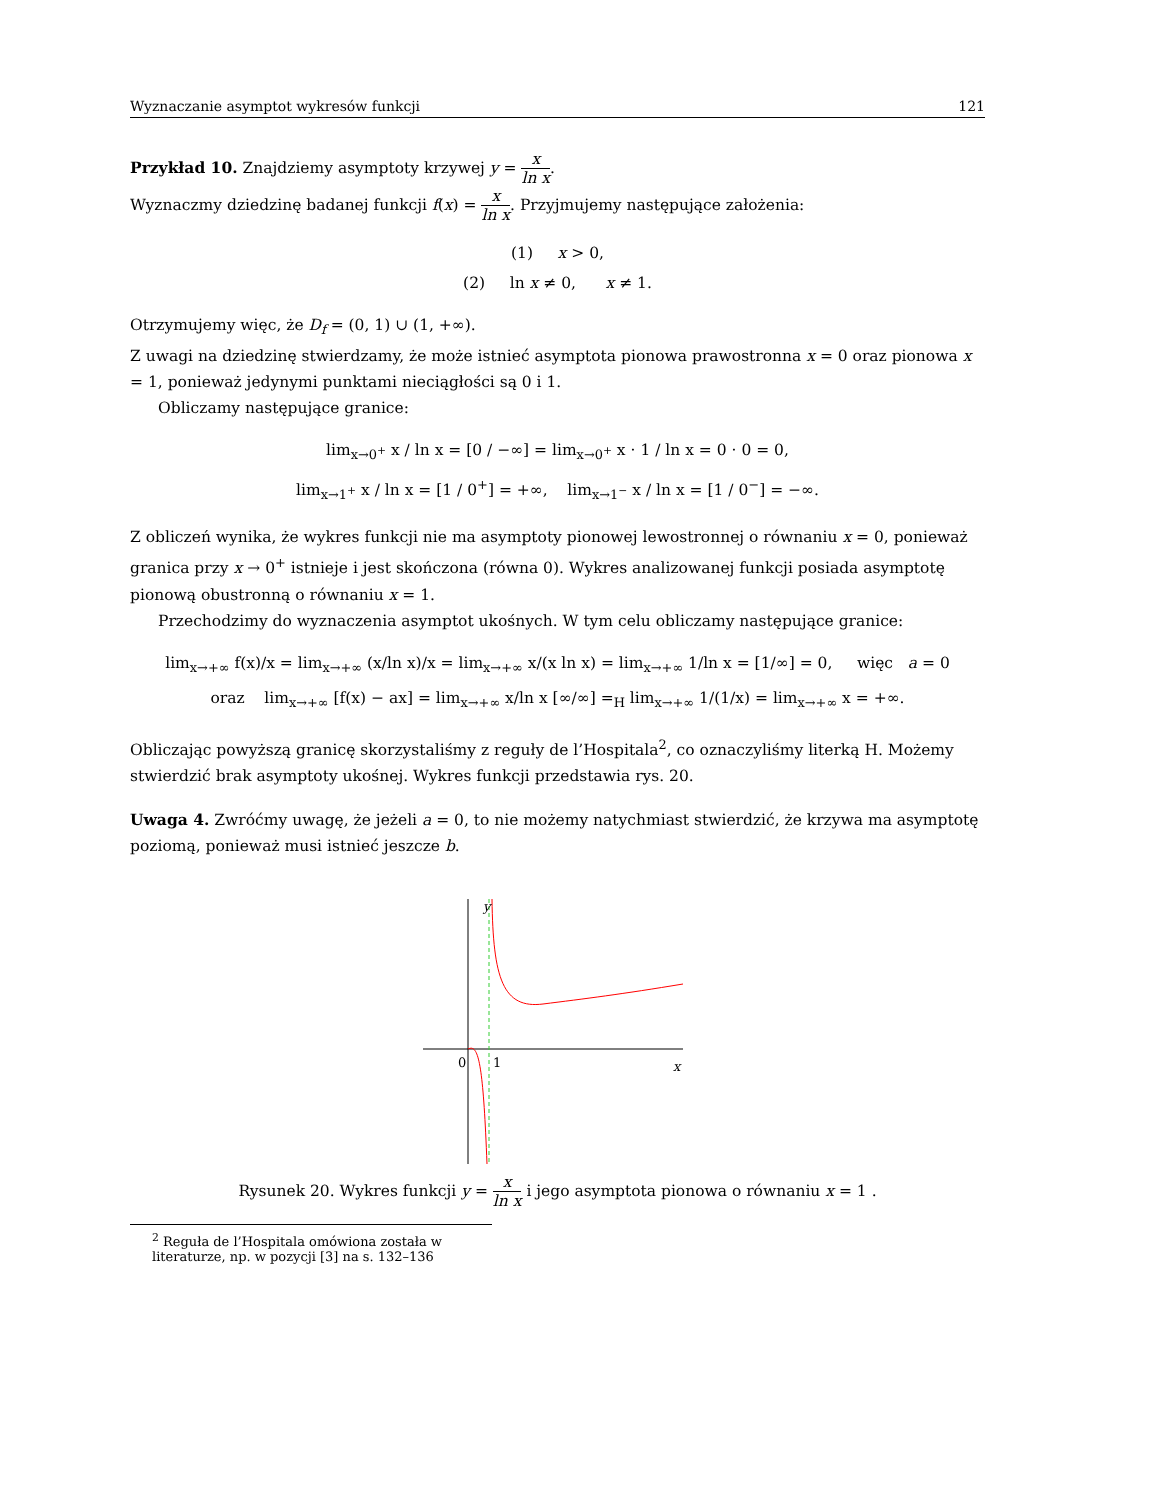Wyznaczanie asymptot wykresów funkcji 121
Przykład 10. Znajdziemy asymptoty krzywej y = x ln x.
Wyznaczmy dziedzinę badanej funkcji f(x) = x ln x. Przyjmujemy następujące założenia:
(1) x > 0,
(2) ln x ≠ 0, x ≠ 1.
Otrzymujemy więc, że D<sub>f</sub> = (0, 1) ∪ (1, +∞).
Z uwagi na dziedzinę stwierdzamy, że może istnieć asymptota pionowa prawostronna x = 0 oraz pionowa x = 1, ponieważ jedynymi punktami nieciągłości są 0 i 1.
Obliczamy następujące granice:
lim<sub>x→0<sup>+</sup></sub> x / ln x = [0 / −∞] = lim<sub>x→0<sup>+</sup></sub> x · 1 / ln x = 0 · 0 = 0,
lim<sub>x→1<sup>+</sup></sub> x / ln x = [1 / 0<sup>+</sup>] = +∞, lim<sub>x→1<sup>−</sup></sub> x / ln x = [1 / 0<sup>−</sup>] = −∞.
Z obliczeń wynika, że wykres funkcji nie ma asymptoty pionowej lewostronnej o równaniu x = 0, ponieważ granica przy x → 0<sup>+</sup> istnieje i jest skończona (równa 0). Wykres analizowanej funkcji posiada asymptotę pionową obustronną o równaniu x = 1.
Przechodzimy do wyznaczenia asymptot ukośnych. W tym celu obliczamy następujące granice:
lim<sub>x→+∞</sub> f(x)/x = lim<sub>x→+∞</sub> (x/ln x)/x = lim<sub>x→+∞</sub> x/(x ln x) = lim<sub>x→+∞</sub> 1/ln x = [1/∞] = 0, więc a = 0
oraz lim<sub>x→+∞</sub> [f(x) − ax] = lim<sub>x→+∞</sub> x/ln x [∞/∞] =<sub>H</sub> lim<sub>x→+∞</sub> 1/(1/x) = lim<sub>x→+∞</sub> x = +∞.
Obliczając powyższą granicę skorzystaliśmy z reguły de l’Hospitala<sup>2</sup>, co oznaczyliśmy literką H. Możemy stwierdzić brak asymptoty ukośnej. Wykres funkcji przedstawia rys. 20.
Uwaga 4. Zwróćmy uwagę, że jeżeli a = 0, to nie możemy natychmiast stwierdzić, że krzywa ma asymptotę poziomą, ponieważ musi istnieć jeszcze b.
y
0
1
x
Rysunek 20. Wykres funkcji y = x ln x i jego asymptota pionowa o równaniu x = 1 .
<sup>2</sup> Reguła de l’Hospitala omówiona została w literaturze, np. w pozycji [3] na s. 132–136